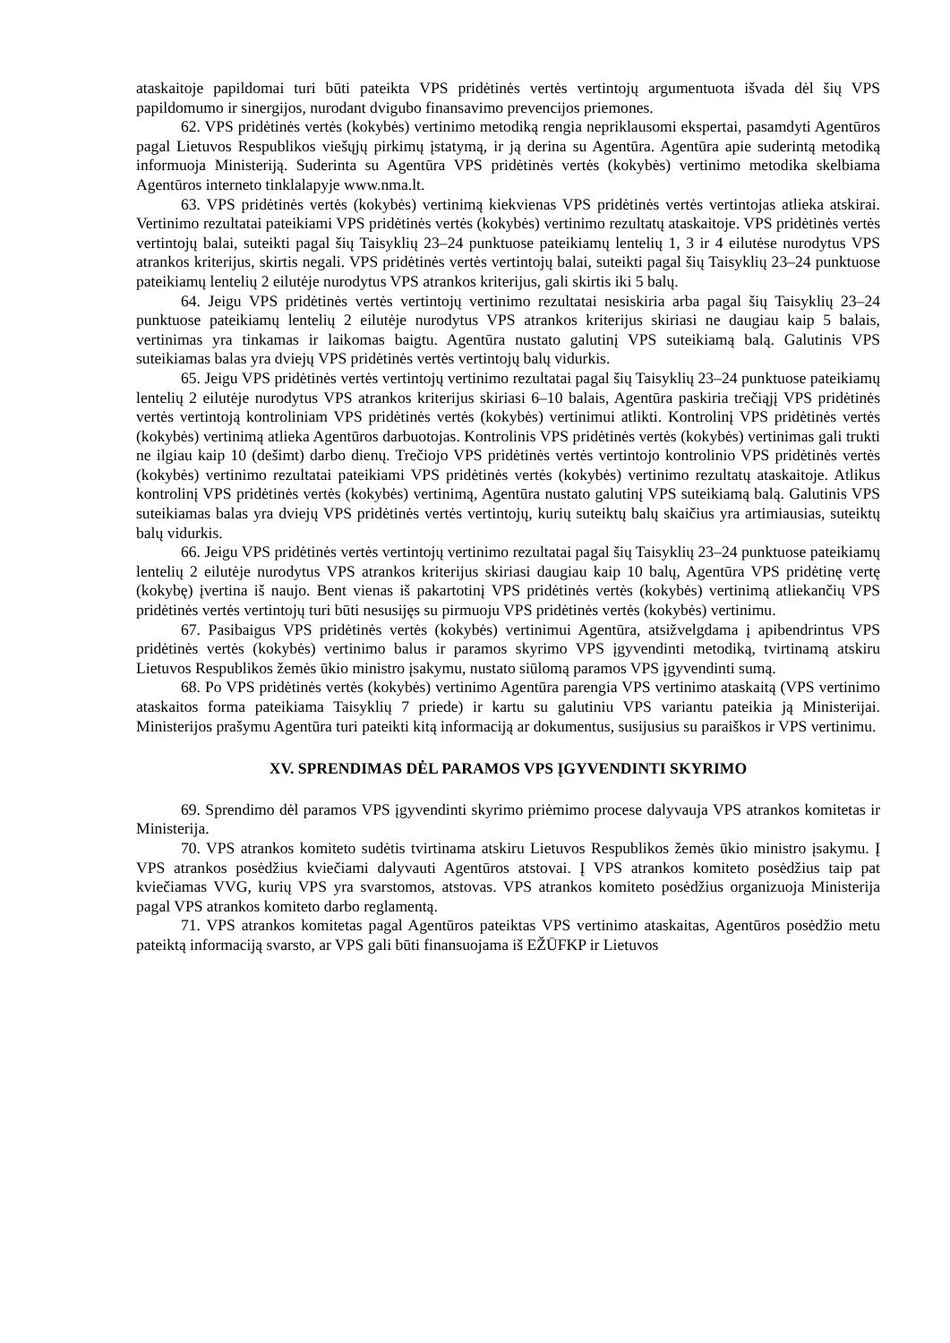ataskaitoje papildomai turi būti pateikta VPS pridėtinės vertės vertintojų argumentuota išvada dėl šių VPS papildomumo ir sinergijos, nurodant dvigubo finansavimo prevencijos priemones.
62. VPS pridėtinės vertės (kokybės) vertinimo metodiką rengia nepriklausomi ekspertai, pasamdyti Agentūros pagal Lietuvos Respublikos viešųjų pirkimų įstatymą, ir ją derina su Agentūra. Agentūra apie suderintą metodiką informuoja Ministeriją. Suderinta su Agentūra VPS pridėtinės vertės (kokybės) vertinimo metodika skelbiama Agentūros interneto tinklalapyje www.nma.lt.
63. VPS pridėtinės vertės (kokybės) vertinimą kiekvienas VPS pridėtinės vertės vertintojas atlieka atskirai. Vertinimo rezultatai pateikiami VPS pridėtinės vertės (kokybės) vertinimo rezultatų ataskaitoje. VPS pridėtinės vertės vertintojų balai, suteikti pagal šių Taisyklių 23–24 punktuose pateikiamų lentelių 1, 3 ir 4 eilutėse nurodytus VPS atrankos kriterijus, skirtis negali. VPS pridėtinės vertės vertintojų balai, suteikti pagal šių Taisyklių 23–24 punktuose pateikiamų lentelių 2 eilutėje nurodytus VPS atrankos kriterijus, gali skirtis iki 5 balų.
64. Jeigu VPS pridėtinės vertės vertintojų vertinimo rezultatai nesiskiria arba pagal šių Taisyklių 23–24 punktuose pateikiamų lentelių 2 eilutėje nurodytus VPS atrankos kriterijus skiriasi ne daugiau kaip 5 balais, vertinimas yra tinkamas ir laikomas baigtu. Agentūra nustato galutinį VPS suteikiamą balą. Galutinis VPS suteikiamas balas yra dviejų VPS pridėtinės vertės vertintojų balų vidurkis.
65. Jeigu VPS pridėtinės vertės vertintojų vertinimo rezultatai pagal šių Taisyklių 23–24 punktuose pateikiamų lentelių 2 eilutėje nurodytus VPS atrankos kriterijus skiriasi 6–10 balais, Agentūra paskiria trečiąjį VPS pridėtinės vertės vertintoją kontroliniam VPS pridėtinės vertės (kokybės) vertinimui atlikti. Kontrolinį VPS pridėtinės vertės (kokybės) vertinimą atlieka Agentūros darbuotojas. Kontrolinis VPS pridėtinės vertės (kokybės) vertinimas gali trukti ne ilgiau kaip 10 (dešimt) darbo dienų. Trečiojo VPS pridėtinės vertės vertintojo kontrolinio VPS pridėtinės vertės (kokybės) vertinimo rezultatai pateikiami VPS pridėtinės vertės (kokybės) vertinimo rezultatų ataskaitoje. Atlikus kontrolinį VPS pridėtinės vertės (kokybės) vertinimą, Agentūra nustato galutinį VPS suteikiamą balą. Galutinis VPS suteikiamas balas yra dviejų VPS pridėtinės vertės vertintojų, kurių suteiktų balų skaičius yra artimiausias, suteiktų balų vidurkis.
66. Jeigu VPS pridėtinės vertės vertintojų vertinimo rezultatai pagal šių Taisyklių 23–24 punktuose pateikiamų lentelių 2 eilutėje nurodytus VPS atrankos kriterijus skiriasi daugiau kaip 10 balų, Agentūra VPS pridėtinę vertę (kokybę) įvertina iš naujo. Bent vienas iš pakartotinį VPS pridėtinės vertės (kokybės) vertinimą atliekančių VPS pridėtinės vertės vertintojų turi būti nesusijęs su pirmuoju VPS pridėtinės vertės (kokybės) vertinimu.
67. Pasibaigus VPS pridėtinės vertės (kokybės) vertinimui Agentūra, atsižvelgdama į apibendrintus VPS pridėtinės vertės (kokybės) vertinimo balus ir paramos skyrimo VPS įgyvendinti metodiką, tvirtinamą atskiru Lietuvos Respublikos žemės ūkio ministro įsakymu, nustato siūlomą paramos VPS įgyvendinti sumą.
68. Po VPS pridėtinės vertės (kokybės) vertinimo Agentūra parengia VPS vertinimo ataskaitą (VPS vertinimo ataskaitos forma pateikiama Taisyklių 7 priede) ir kartu su galutiniu VPS variantu pateikia ją Ministerijai. Ministerijos prašymu Agentūra turi pateikti kitą informaciją ar dokumentus, susijusius su paraiškos ir VPS vertinimu.
XV. SPRENDIMAS DĖL PARAMOS VPS ĮGYVENDINTI SKYRIMO
69. Sprendimo dėl paramos VPS įgyvendinti skyrimo priėmimo procese dalyvauja VPS atrankos komitetas ir Ministerija.
70. VPS atrankos komiteto sudėtis tvirtinama atskiru Lietuvos Respublikos žemės ūkio ministro įsakymu. Į VPS atrankos posėdžius kviečiami dalyvauti Agentūros atstovai. Į VPS atrankos komiteto posėdžius taip pat kviečiamas VVG, kurių VPS yra svarstomos, atstovas. VPS atrankos komiteto posėdžius organizuoja Ministerija pagal VPS atrankos komiteto darbo reglamentą.
71. VPS atrankos komitetas pagal Agentūros pateiktas VPS vertinimo ataskaitas, Agentūros posėdžio metu pateiktą informaciją svarsto, ar VPS gali būti finansuojama iš EŽŪFKP ir Lietuvos